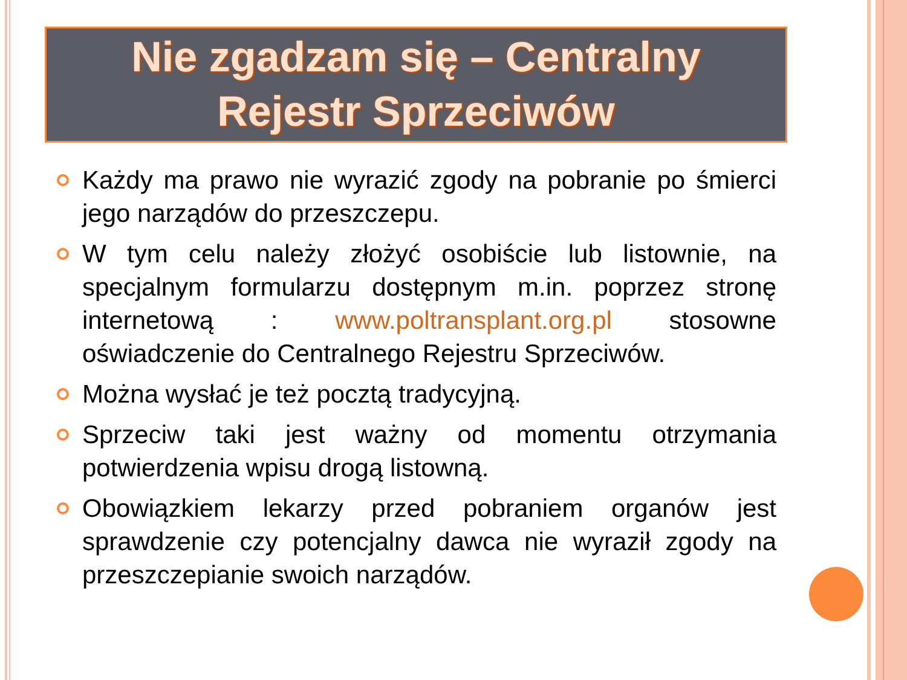Nie zgadzam się – Centralny
Rejestr Sprzeciwów
Każdy ma prawo nie wyrazić zgody na pobranie po śmierci jego narządów do przeszczepu.
W tym celu należy złożyć osobiście lub listownie, na specjalnym formularzu dostępnym m.in. poprzez stronę internetową : www.poltransplant.org.pl stosowne oświadczenie do Centralnego Rejestru Sprzeciwów.
Można wysłać je też pocztą tradycyjną.
Sprzeciw taki jest ważny od momentu otrzymania potwierdzenia wpisu drogą listowną.
Obowiązkiem lekarzy przed pobraniem organów jest sprawdzenie czy potencjalny dawca nie wyraził zgody na przeszczepianie swoich narządów.